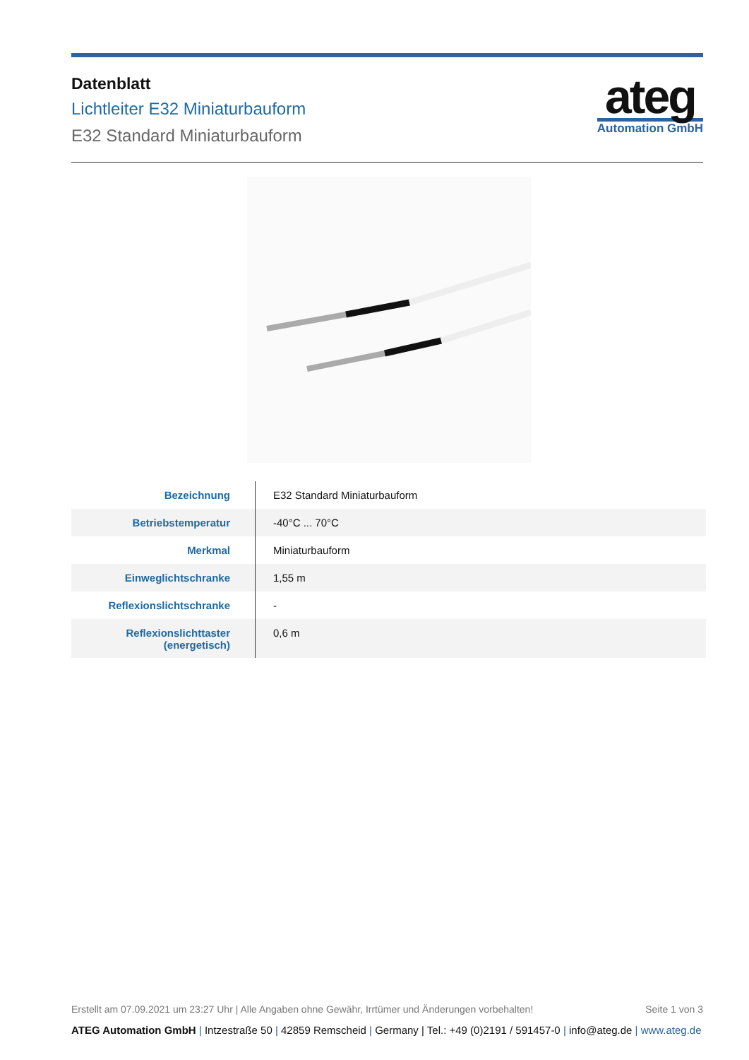Datenblatt
Lichtleiter E32 Miniaturbauform
E32 Standard Miniaturbauform
ateg
Automation GmbH
| Bezeichnung | E32 Standard Miniaturbauform |
| Betriebstemperatur | -40°C ... 70°C |
| Merkmal | Miniaturbauform |
| Einweglichtschranke | 1,55 m |
| Reflexionslichtschranke | - |
| Reflexionslichttaster (energetisch) | 0,6 m |
Erstellt am 07.09.2021 um 23:27 Uhr | Alle Angaben ohne Gewähr, Irrtümer und Änderungen vorbehalten!
Seite 1 von 3
ATEG Automation GmbH | Intzestraße 50 | 42859 Remscheid | Germany | Tel.: +49 (0)2191 / 591457-0 | info@ateg.de | www.ateg.de